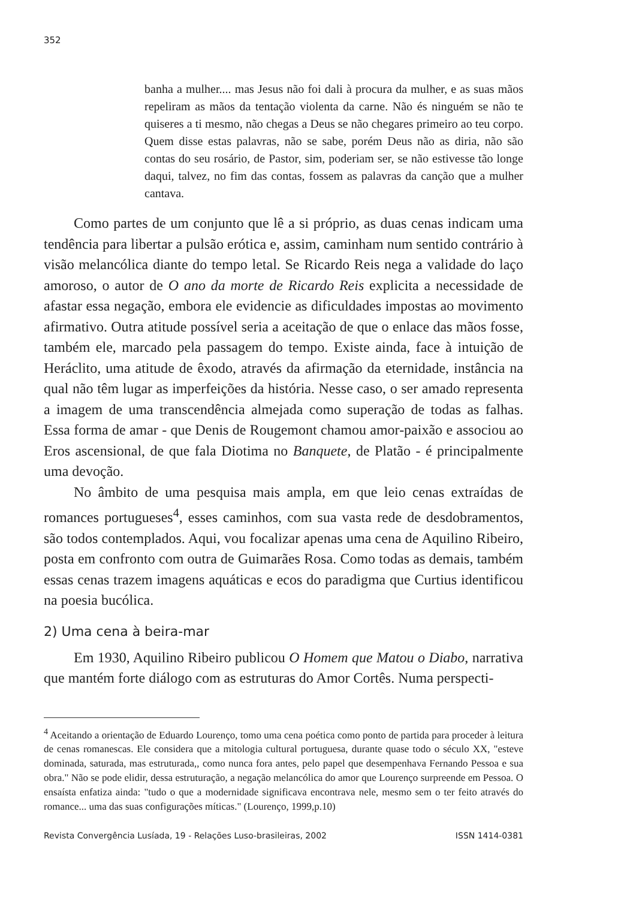352
banha a mulher.... mas Jesus não foi dali à procura da mulher, e as suas mãos repeliram as mãos da tentação violenta da carne. Não és ninguém se não te quiseres a ti mesmo, não chegas a Deus se não chegares primeiro ao teu corpo. Quem disse estas palavras, não se sabe, porém Deus não as diria, não são contas do seu rosário, de Pastor, sim, poderiam ser, se não estivesse tão longe daqui, talvez, no fim das contas, fossem as palavras da canção que a mulher cantava.
Como partes de um conjunto que lê a si próprio, as duas cenas indicam uma tendência para libertar a pulsão erótica e, assim, caminham num sentido contrário à visão melancólica diante do tempo letal. Se Ricardo Reis nega a validade do laço amoroso, o autor de O ano da morte de Ricardo Reis explicita a necessidade de afastar essa negação, embora ele evidencie as dificuldades impostas ao movimento afirmativo. Outra atitude possível seria a aceitação de que o enlace das mãos fosse, também ele, marcado pela passagem do tempo. Existe ainda, face à intuição de Heráclito, uma atitude de êxodo, através da afirmação da eternidade, instância na qual não têm lugar as imperfeições da história. Nesse caso, o ser amado representa a imagem de uma transcendência almejada como superação de todas as falhas. Essa forma de amar - que Denis de Rougemont chamou amor-paixão e associou ao Eros ascensional, de que fala Diotima no Banquete, de Platão - é principalmente uma devoção.
No âmbito de uma pesquisa mais ampla, em que leio cenas extraídas de romances portugueses<sup>4</sup>, esses caminhos, com sua vasta rede de desdobramentos, são todos contemplados. Aqui, vou focalizar apenas uma cena de Aquilino Ribeiro, posta em confronto com outra de Guimarães Rosa. Como todas as demais, também essas cenas trazem imagens aquáticas e ecos do paradigma que Curtius identificou na poesia bucólica.
2) Uma cena à beira-mar
Em 1930, Aquilino Ribeiro publicou O Homem que Matou o Diabo, narrativa que mantém forte diálogo com as estruturas do Amor Cortês. Numa perspecti-
<sup>4</sup> Aceitando a orientação de Eduardo Lourenço, tomo uma cena poética como ponto de partida para proceder à leitura de cenas romanescas. Ele considera que a mitologia cultural portuguesa, durante quase todo o século XX, "esteve dominada, saturada, mas estruturada,, como nunca fora antes, pelo papel que desempenhava Fernando Pessoa e sua obra." Não se pode elidir, dessa estruturação, a negação melancólica do amor que Lourenço surpreende em Pessoa. O ensaísta enfatiza ainda: "tudo o que a modernidade significava encontrava nele, mesmo sem o ter feito através do romance... uma das suas configurações míticas." (Lourenço, 1999,p.10)
Revista Convergência Lusíada, 19 - Relações Luso-brasileiras, 2002 ISSN 1414-0381